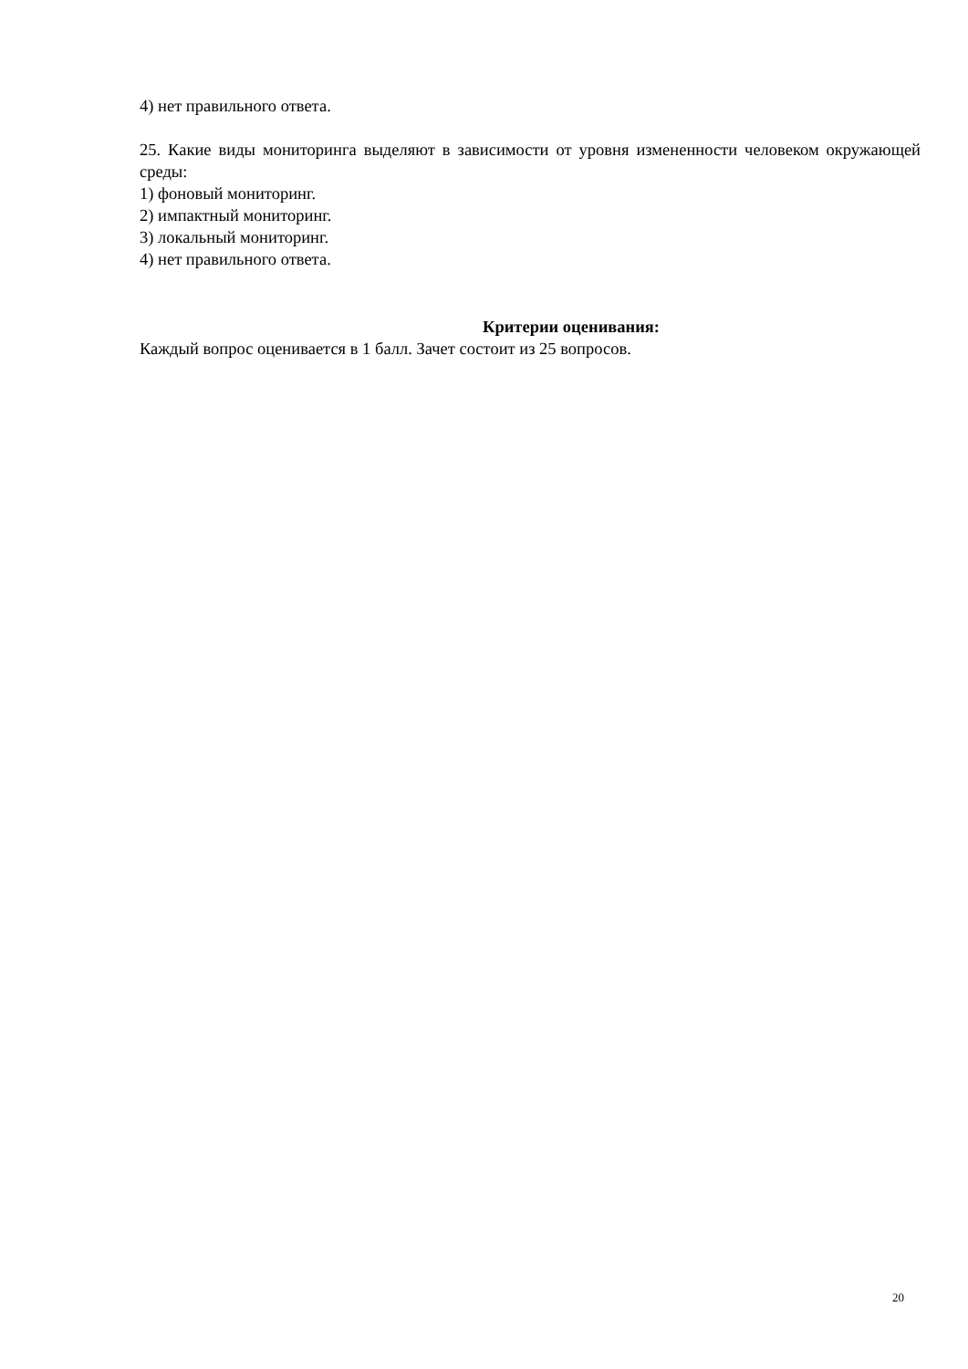4) нет правильного ответа.
25. Какие виды мониторинга выделяют в зависимости от уровня измененности человеком окружающей среды:
1) фоновый мониторинг.
2) импактный мониторинг.
3) локальный мониторинг.
4) нет правильного ответа.
Критерии оценивания:
Каждый вопрос оценивается в 1 балл. Зачет состоит из 25 вопросов.
20